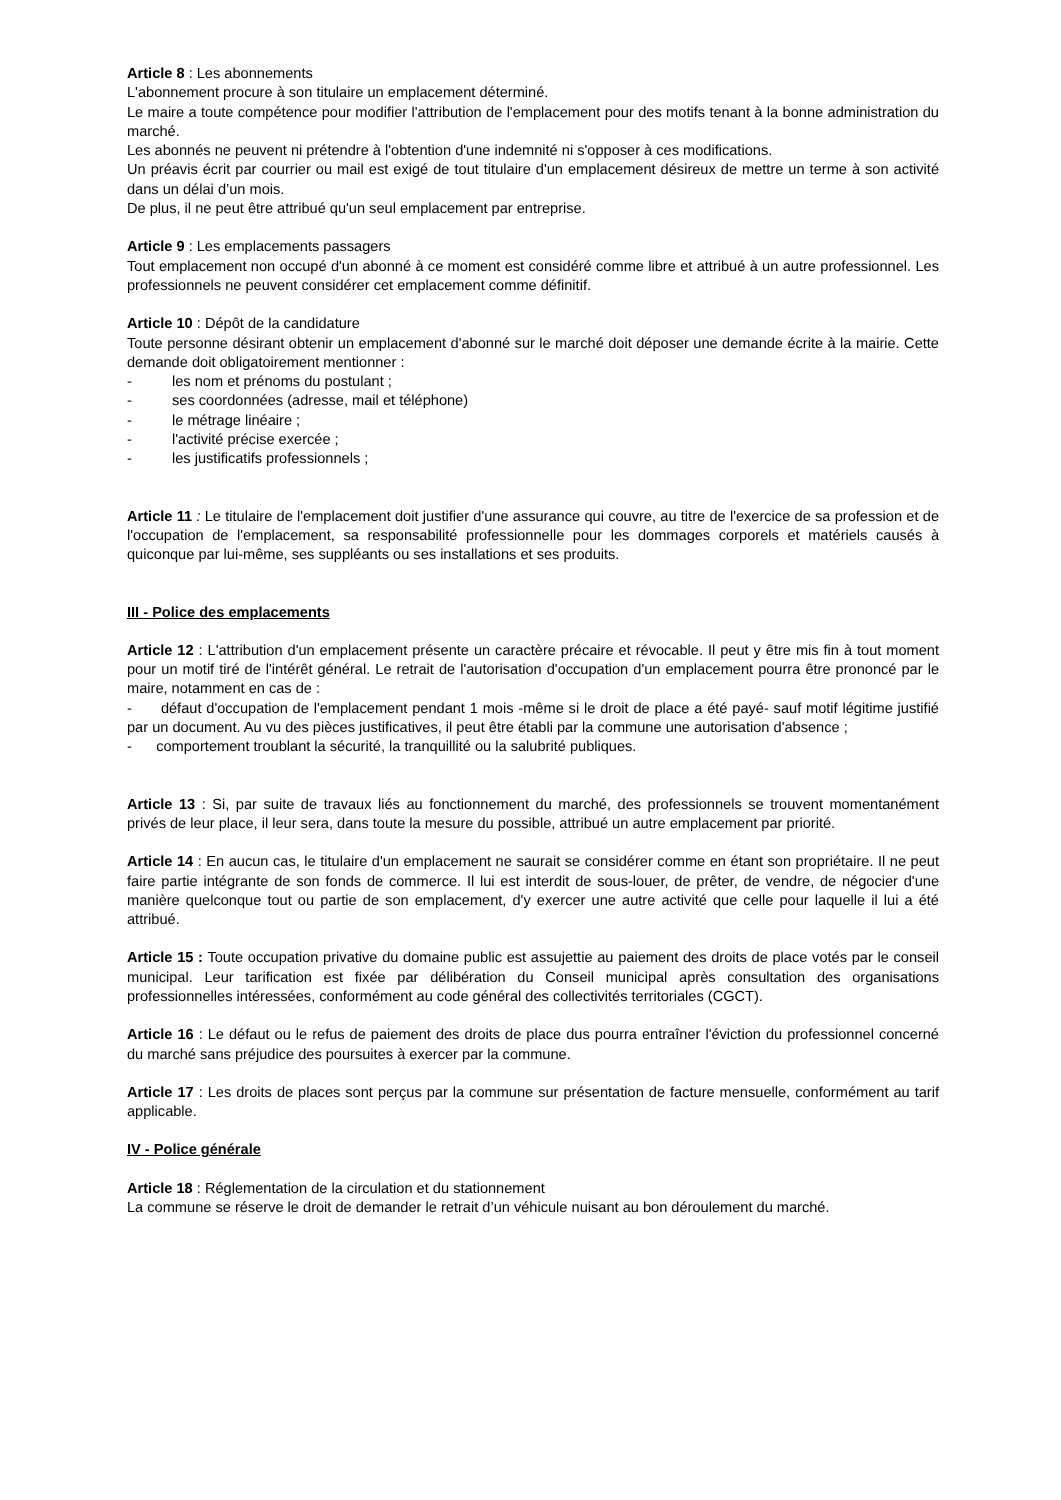Article 8 : Les abonnements
L'abonnement procure à son titulaire un emplacement déterminé.
Le maire a toute compétence pour modifier l'attribution de l'emplacement pour des motifs tenant à la bonne administration du marché.
Les abonnés ne peuvent ni prétendre à l'obtention d'une indemnité ni s'opposer à ces modifications.
Un préavis écrit par courrier ou mail est exigé de tout titulaire d'un emplacement désireux de mettre un terme à son activité dans un délai d’un mois.
De plus, il ne peut être attribué qu'un seul emplacement par entreprise.
Article 9 : Les emplacements passagers
Tout emplacement non occupé d'un abonné à ce moment est considéré comme libre et attribué à un autre professionnel. Les professionnels ne peuvent considérer cet emplacement comme définitif.
Article 10 : Dépôt de la candidature
Toute personne désirant obtenir un emplacement d'abonné sur le marché doit déposer une demande écrite à la mairie. Cette demande doit obligatoirement mentionner :
- les nom et prénoms du postulant ;
- ses coordonnées (adresse, mail et téléphone)
- le métrage linéaire ;
- l'activité précise exercée ;
- les justificatifs professionnels ;
Article 11 : Le titulaire de l'emplacement doit justifier d'une assurance qui couvre, au titre de l'exercice de sa profession et de l'occupation de l'emplacement, sa responsabilité professionnelle pour les dommages corporels et matériels causés à quiconque par lui-même, ses suppléants ou ses installations et ses produits.
III - Police des emplacements
Article 12 : L'attribution d'un emplacement présente un caractère précaire et révocable. Il peut y être mis fin à tout moment pour un motif tiré de l'intérêt général. Le retrait de l'autorisation d'occupation d'un emplacement pourra être prononcé par le maire, notamment en cas de :
- défaut d'occupation de l'emplacement pendant 1 mois -même si le droit de place a été payé- sauf motif légitime justifié par un document. Au vu des pièces justificatives, il peut être établi par la commune une autorisation d'absence ;
- comportement troublant la sécurité, la tranquillité ou la salubrité publiques.
Article 13 : Si, par suite de travaux liés au fonctionnement du marché, des professionnels se trouvent momentanément privés de leur place, il leur sera, dans toute la mesure du possible, attribué un autre emplacement par priorité.
Article 14 : En aucun cas, le titulaire d'un emplacement ne saurait se considérer comme en étant son propriétaire. Il ne peut faire partie intégrante de son fonds de commerce. Il lui est interdit de sous-louer, de prêter, de vendre, de négocier d'une manière quelconque tout ou partie de son emplacement, d'y exercer une autre activité que celle pour laquelle il lui a été attribué.
Article 15 : Toute occupation privative du domaine public est assujettie au paiement des droits de place votés par le conseil municipal. Leur tarification est fixée par délibération du Conseil municipal après consultation des organisations professionnelles intéressées, conformément au code général des collectivités territoriales (CGCT).
Article 16 : Le défaut ou le refus de paiement des droits de place dus pourra entraîner l'éviction du professionnel concerné du marché sans préjudice des poursuites à exercer par la commune.
Article 17 : Les droits de places sont perçus par la commune sur présentation de facture mensuelle, conformément au tarif applicable.
IV - Police générale
Article 18 : Réglementation de la circulation et du stationnement
La commune se réserve le droit de demander le retrait d’un véhicule nuisant au bon déroulement du marché.